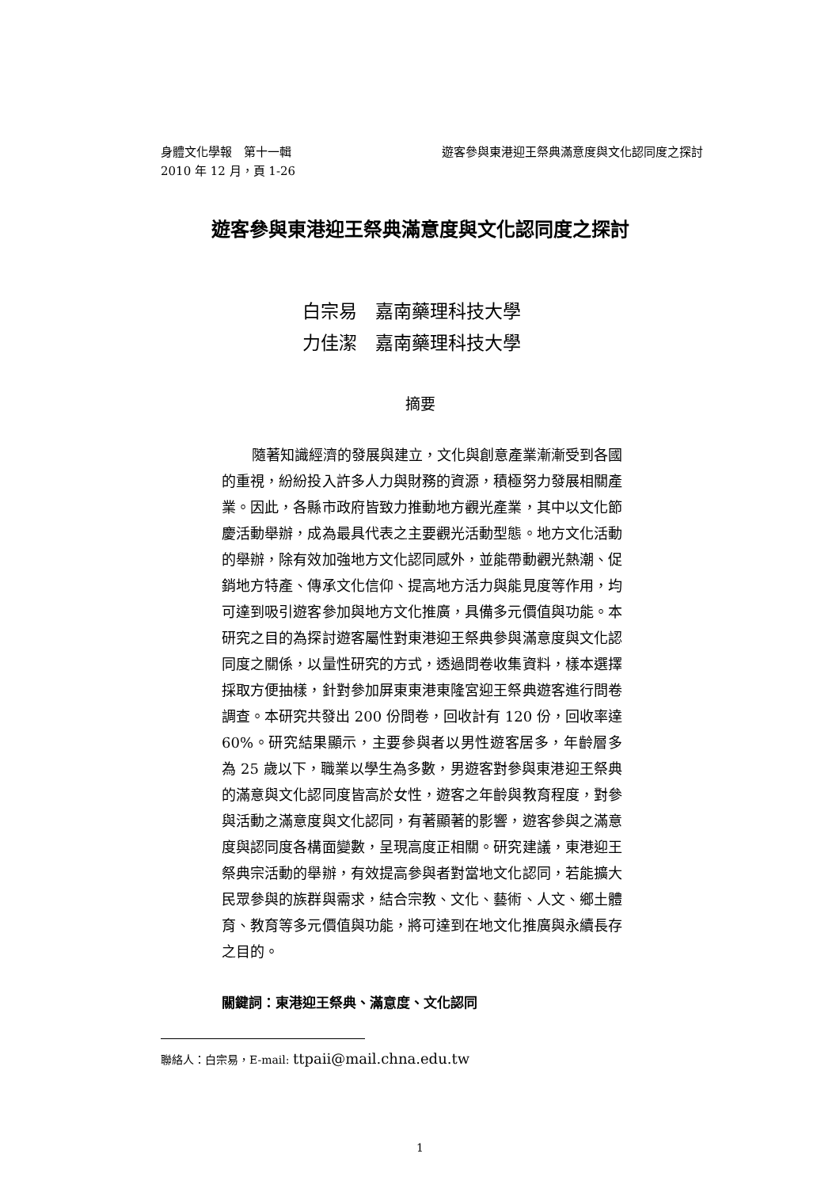身體文化學報　第十一輯 遊客參與東港迎王祭典滿意度與文化認同度之探討
2010 年 12 月，頁 1-26
遊客參與東港迎王祭典滿意度與文化認同度之探討
白宗易　嘉南藥理科技大學
力佳潔　嘉南藥理科技大學
摘要
隨著知識經濟的發展與建立，文化與創意產業漸漸受到各國的重視，紛紛投入許多人力與財務的資源，積極努力發展相關產業。因此，各縣市政府皆致力推動地方觀光產業，其中以文化節慶活動舉辦，成為最具代表之主要觀光活動型態。地方文化活動的舉辦，除有效加強地方文化認同感外，並能帶動觀光熱潮、促銷地方特產、傳承文化信仰、提高地方活力與能見度等作用，均可達到吸引遊客參加與地方文化推廣，具備多元價值與功能。本研究之目的為探討遊客屬性對東港迎王祭典參與滿意度與文化認同度之關係，以量性研究的方式，透過問卷收集資料，樣本選擇採取方便抽樣，針對參加屏東東港東隆宮迎王祭典遊客進行問卷調查。本研究共發出 200 份問卷，回收計有 120 份，回收率達 60%。研究結果顯示，主要參與者以男性遊客居多，年齡層多為 25 歲以下，職業以學生為多數，男遊客對參與東港迎王祭典的滿意與文化認同度皆高於女性，遊客之年齡與教育程度，對參與活動之滿意度與文化認同，有著顯著的影響，遊客參與之滿意度與認同度各構面變數，呈現高度正相關。研究建議，東港迎王祭典宗活動的舉辦，有效提高參與者對當地文化認同，若能擴大民眾參與的族群與需求，結合宗教、文化、藝術、人文、鄉土體育、教育等多元價值與功能，將可達到在地文化推廣與永續長存之目的。
關鍵詞：東港迎王祭典、滿意度、文化認同
聯絡人：白宗易，E-mail: ttpaii@mail.chna.edu.tw
1